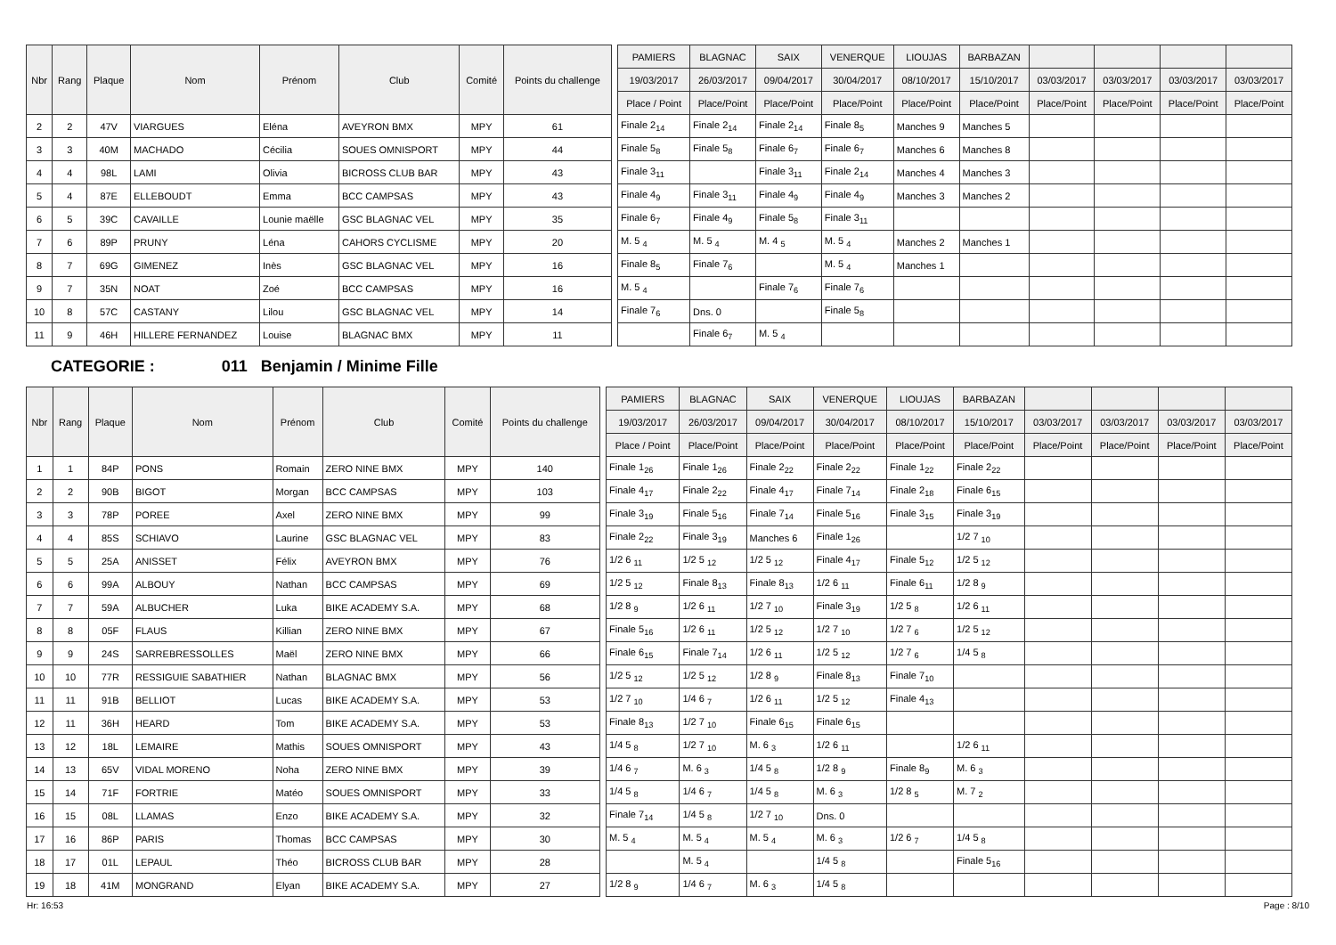| Nbr | Rang | Plaque | Nom | Prénom | Club | Comité | Points du challenge | | PAMIERS | BLAGNAC | SAIX | VENERQUE | LIOUJAS | BARBAZAN | | | | |
| | | | | | | | | | 19/03/2017 | 26/03/2017 | 09/04/2017 | 30/04/2017 | 08/10/2017 | 15/10/2017 | 03/03/2017 | 03/03/2017 | 03/03/2017 | 03/03/2017 |
| | | | | | | | | | Place / Point | Place/Point | Place/Point | Place/Point | Place/Point | Place/Point | Place/Point | Place/Point | Place/Point | Place/Point |
| 2 | 2 | 47V | VIARGUES | Eléna | AVEYRON BMX | MPY | 61 | | Finale 2<sub>14</sub> | Finale 2<sub>14</sub> | Finale 2<sub>14</sub> | Finale 8<sub>5</sub> | Manches 9 | Manches 5 | | | | |
| 3 | 3 | 40M | MACHADO | Cécilia | SOUES OMNISPORT | MPY | 44 | | Finale 5<sub>8</sub> | Finale 5<sub>8</sub> | Finale 6<sub>7</sub> | Finale 6<sub>7</sub> | Manches 6 | Manches 8 | | | | |
| 4 | 4 | 98L | LAMI | Olivia | BICROSS CLUB BAR | MPY | 43 | | Finale 3<sub>11</sub> | | Finale 3<sub>11</sub> | Finale 2<sub>14</sub> | Manches 4 | Manches 3 | | | | |
| 5 | 4 | 87E | ELLEBOUDT | Emma | BCC CAMPSAS | MPY | 43 | | Finale 4<sub>9</sub> | Finale 3<sub>11</sub> | Finale 4<sub>9</sub> | Finale 4<sub>9</sub> | Manches 3 | Manches 2 | | | | |
| 6 | 5 | 39C | CAVAILLE | Lounie maëlle | GSC BLAGNAC VEL | MPY | 35 | | Finale 6<sub>7</sub> | Finale 4<sub>9</sub> | Finale 5<sub>8</sub> | Finale 3<sub>11</sub> | | | | | | |
| 7 | 6 | 89P | PRUNY | Léna | CAHORS CYCLISME | MPY | 20 | | M. 5 <sub>4</sub> | M. 5 <sub>4</sub> | M. 4 <sub>5</sub> | M. 5 <sub>4</sub> | Manches 2 | Manches 1 | | | | |
| 8 | 7 | 69G | GIMENEZ | Inès | GSC BLAGNAC VEL | MPY | 16 | | Finale 8<sub>5</sub> | Finale 7<sub>6</sub> | | M. 5 <sub>4</sub> | Manches 1 | | | | | |
| 9 | 7 | 35N | NOAT | Zoé | BCC CAMPSAS | MPY | 16 | | M. 5 <sub>4</sub> | | Finale 7<sub>6</sub> | Finale 7<sub>6</sub> | | | | | | |
| 10 | 8 | 57C | CASTANY | Lilou | GSC BLAGNAC VEL | MPY | 14 | | Finale 7<sub>6</sub> | Dns. 0 | | Finale 5<sub>8</sub> | | | | | | |
| 11 | 9 | 46H | HILLERE FERNANDEZ | Louise | BLAGNAC BMX | MPY | 11 | | | Finale 6<sub>7</sub> | M. 5 <sub>4</sub> | | | | | | | |
CATEGORIE : 011 Benjamin / Minime Fille
| Nbr | Rang | Plaque | Nom | Prénom | Club | Comité | Points du challenge | | PAMIERS | BLAGNAC | SAIX | VENERQUE | LIOUJAS | BARBAZAN | | | | |
| | | | | | | | | | 19/03/2017 | 26/03/2017 | 09/04/2017 | 30/04/2017 | 08/10/2017 | 15/10/2017 | 03/03/2017 | 03/03/2017 | 03/03/2017 | 03/03/2017 |
| | | | | | | | | | Place / Point | Place/Point | Place/Point | Place/Point | Place/Point | Place/Point | Place/Point | Place/Point | Place/Point | Place/Point |
| 1 | 1 | 84P | PONS | Romain | ZERO NINE BMX | MPY | 140 | | Finale 1<sub>26</sub> | Finale 1<sub>26</sub> | Finale 2<sub>22</sub> | Finale 2<sub>22</sub> | Finale 1<sub>22</sub> | Finale 2<sub>22</sub> | | | | |
| 2 | 2 | 90B | BIGOT | Morgan | BCC CAMPSAS | MPY | 103 | | Finale 4<sub>17</sub> | Finale 2<sub>22</sub> | Finale 4<sub>17</sub> | Finale 7<sub>14</sub> | Finale 2<sub>18</sub> | Finale 6<sub>15</sub> | | | | |
| 3 | 3 | 78P | POREE | Axel | ZERO NINE BMX | MPY | 99 | | Finale 3<sub>19</sub> | Finale 5<sub>16</sub> | Finale 7<sub>14</sub> | Finale 5<sub>16</sub> | Finale 3<sub>15</sub> | Finale 3<sub>19</sub> | | | | |
| 4 | 4 | 85S | SCHIAVO | Laurine | GSC BLAGNAC VEL | MPY | 83 | | Finale 2<sub>22</sub> | Finale 3<sub>19</sub> | Manches 6 | Finale 1<sub>26</sub> | | 1/2 7 <sub>10</sub> | | | | |
| 5 | 5 | 25A | ANISSET | Félix | AVEYRON BMX | MPY | 76 | | 1/2 6 <sub>11</sub> | 1/2 5 <sub>12</sub> | 1/2 5 <sub>12</sub> | Finale 4<sub>17</sub> | Finale 5<sub>12</sub> | 1/2 5 <sub>12</sub> | | | | |
| 6 | 6 | 99A | ALBOUY | Nathan | BCC CAMPSAS | MPY | 69 | | 1/2 5 <sub>12</sub> | Finale 8<sub>13</sub> | Finale 8<sub>13</sub> | 1/2 6 <sub>11</sub> | Finale 6<sub>11</sub> | 1/2 8 <sub>9</sub> | | | | |
| 7 | 7 | 59A | ALBUCHER | Luka | BIKE ACADEMY S.A. | MPY | 68 | | 1/2 8 <sub>9</sub> | 1/2 6 <sub>11</sub> | 1/2 7 <sub>10</sub> | Finale 3<sub>19</sub> | 1/2 5 <sub>8</sub> | 1/2 6 <sub>11</sub> | | | | |
| 8 | 8 | 05F | FLAUS | Killian | ZERO NINE BMX | MPY | 67 | | Finale 5<sub>16</sub> | 1/2 6 <sub>11</sub> | 1/2 5 <sub>12</sub> | 1/2 7 <sub>10</sub> | 1/2 7 <sub>6</sub> | 1/2 5 <sub>12</sub> | | | | |
| 9 | 9 | 24S | SARREBRESSOLLES | Maël | ZERO NINE BMX | MPY | 66 | | Finale 6<sub>15</sub> | Finale 7<sub>14</sub> | 1/2 6 <sub>11</sub> | 1/2 5 <sub>12</sub> | 1/2 7 <sub>6</sub> | 1/4 5 <sub>8</sub> | | | | |
| 10 | 10 | 77R | RESSIGUIE SABATHIER | Nathan | BLAGNAC BMX | MPY | 56 | | 1/2 5 <sub>12</sub> | 1/2 5 <sub>12</sub> | 1/2 8 <sub>9</sub> | Finale 8<sub>13</sub> | Finale 7<sub>10</sub> | | | | | |
| 11 | 11 | 91B | BELLIOT | Lucas | BIKE ACADEMY S.A. | MPY | 53 | | 1/2 7 <sub>10</sub> | 1/4 6 <sub>7</sub> | 1/2 6 <sub>11</sub> | 1/2 5 <sub>12</sub> | Finale 4<sub>13</sub> | | | | | |
| 12 | 11 | 36H | HEARD | Tom | BIKE ACADEMY S.A. | MPY | 53 | | Finale 8<sub>13</sub> | 1/2 7 <sub>10</sub> | Finale 6<sub>15</sub> | Finale 6<sub>15</sub> | | | | | | |
| 13 | 12 | 18L | LEMAIRE | Mathis | SOUES OMNISPORT | MPY | 43 | | 1/4 5 <sub>8</sub> | 1/2 7 <sub>10</sub> | M. 6 <sub>3</sub> | 1/2 6 <sub>11</sub> | | 1/2 6 <sub>11</sub> | | | | |
| 14 | 13 | 65V | VIDAL MORENO | Noha | ZERO NINE BMX | MPY | 39 | | 1/4 6 <sub>7</sub> | M. 6 <sub>3</sub> | 1/4 5 <sub>8</sub> | 1/2 8 <sub>9</sub> | Finale 8<sub>9</sub> | M. 6 <sub>3</sub> | | | | |
| 15 | 14 | 71F | FORTRIE | Matéo | SOUES OMNISPORT | MPY | 33 | | 1/4 5 <sub>8</sub> | 1/4 6 <sub>7</sub> | 1/4 5 <sub>8</sub> | M. 6 <sub>3</sub> | 1/2 8 <sub>5</sub> | M. 7 <sub>2</sub> | | | | |
| 16 | 15 | 08L | LLAMAS | Enzo | BIKE ACADEMY S.A. | MPY | 32 | | Finale 7<sub>14</sub> | 1/4 5 <sub>8</sub> | 1/2 7 <sub>10</sub> | Dns. 0 | | | | | | |
| 17 | 16 | 86P | PARIS | Thomas | BCC CAMPSAS | MPY | 30 | | M. 5 <sub>4</sub> | M. 5 <sub>4</sub> | M. 5 <sub>4</sub> | M. 6 <sub>3</sub> | 1/2 6 <sub>7</sub> | 1/4 5 <sub>8</sub> | | | | |
| 18 | 17 | 01L | LEPAUL | Théo | BICROSS CLUB BAR | MPY | 28 | | | M. 5 <sub>4</sub> | | 1/4 5 <sub>8</sub> | | Finale 5<sub>16</sub> | | | | |
| 19 | 18 | 41M | MONGRAND | Elyan | BIKE ACADEMY S.A. | MPY | 27 | | 1/2 8 <sub>9</sub> | 1/4 6 <sub>7</sub> | M. 6 <sub>3</sub> | 1/4 5 <sub>8</sub> | | | | | | |
Hr: 16:53 Page : 8/10